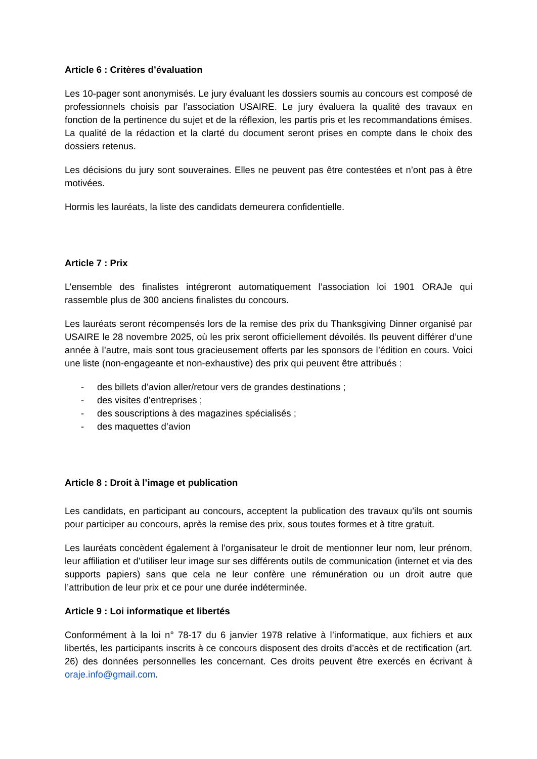Article 6 : Critères d’évaluation
Les 10-pager sont anonymisés. Le jury évaluant les dossiers soumis au concours est composé de professionnels choisis par l’association USAIRE. Le jury évaluera la qualité des travaux en fonction de la pertinence du sujet et de la réflexion, les partis pris et les recommandations émises. La qualité de la rédaction et la clarté du document seront prises en compte dans le choix des dossiers retenus.
Les décisions du jury sont souveraines. Elles ne peuvent pas être contestées et n’ont pas à être motivées.
Hormis les lauréats, la liste des candidats demeurera confidentielle.
Article 7 : Prix
L’ensemble des finalistes intégreront automatiquement l’association loi 1901 ORAJe qui rassemble plus de 300 anciens finalistes du concours.
Les lauréats seront récompensés lors de la remise des prix du Thanksgiving Dinner organisé par USAIRE le 28 novembre 2025, où les prix seront officiellement dévoilés. Ils peuvent différer d’une année à l’autre, mais sont tous gracieusement offerts par les sponsors de l’édition en cours. Voici une liste (non-engageante et non-exhaustive) des prix qui peuvent être attribués :
- des billets d’avion aller/retour vers de grandes destinations ;
- des visites d’entreprises ;
- des souscriptions à des magazines spécialisés ;
- des maquettes d’avion
Article 8 : Droit à l’image et publication
Les candidats, en participant au concours, acceptent la publication des travaux qu’ils ont soumis pour participer au concours, après la remise des prix, sous toutes formes et à titre gratuit.
Les lauréats concèdent également à l’organisateur le droit de mentionner leur nom, leur prénom, leur affiliation et d’utiliser leur image sur ses différents outils de communication (internet et via des supports papiers) sans que cela ne leur confère une rémunération ou un droit autre que l’attribution de leur prix et ce pour une durée indéterminée.
Article 9 : Loi informatique et libertés
Conformément à la loi n° 78-17 du 6 janvier 1978 relative à l’informatique, aux fichiers et aux libertés, les participants inscrits à ce concours disposent des droits d’accès et de rectification (art. 26) des données personnelles les concernant. Ces droits peuvent être exercés en écrivant à oraje.info@gmail.com.